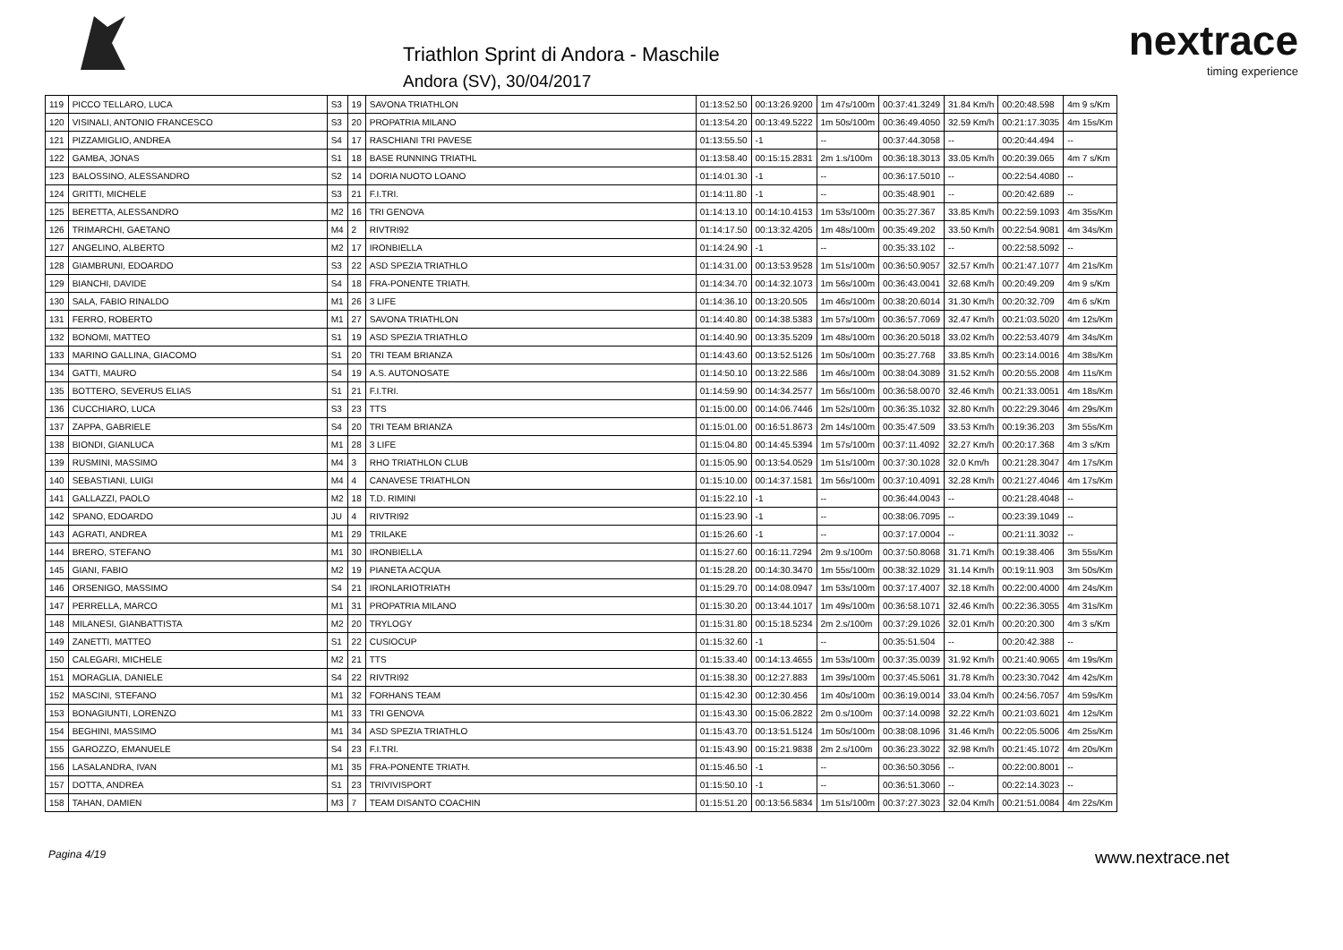Triathlon Sprint di Andora - Maschile
Andora (SV), 30/04/2017
nextrace
timing experience
| 119 | PICCO TELLARO, LUCA | S3 | 19 | SAVONA TRIATHLON | 01:13:52.50 | 00:13:26.9200 | 1m 47s/100m | 00:37:41.3249 | 31.84 Km/h | 00:20:48.598 | 4m 9 s/Km |
| 120 | VISINALI, ANTONIO FRANCESCO | S3 | 20 | PROPATRIA MILANO | 01:13:54.20 | 00:13:49.5222 | 1m 50s/100m | 00:36:49.4050 | 32.59 Km/h | 00:21:17.3035 | 4m 15s/Km |
| 121 | PIZZAMIGLIO, ANDREA | S4 | 17 | RASCHIANI TRI PAVESE | 01:13:55.50 | -1 | -- | 00:37:44.3058 | -- | 00:20:44.494 | -- |
| 122 | GAMBA, JONAS | S1 | 18 | BASE RUNNING TRIATHL | 01:13:58.40 | 00:15:15.2831 | 2m 1.s/100m | 00:36:18.3013 | 33.05 Km/h | 00:20:39.065 | 4m 7 s/Km |
| 123 | BALOSSINO, ALESSANDRO | S2 | 14 | DORIA NUOTO LOANO | 01:14:01.30 | -1 | -- | 00:36:17.5010 | -- | 00:22:54.4080 | -- |
| 124 | GRITTI, MICHELE | S3 | 21 | F.I.TRI. | 01:14:11.80 | -1 | -- | 00:35:48.901 | -- | 00:20:42.689 | -- |
| 125 | BERETTA, ALESSANDRO | M2 | 16 | TRI GENOVA | 01:14:13.10 | 00:14:10.4153 | 1m 53s/100m | 00:35:27.367 | 33.85 Km/h | 00:22:59.1093 | 4m 35s/Km |
| 126 | TRIMARCHI, GAETANO | M4 | 2 | RIVTRI92 | 01:14:17.50 | 00:13:32.4205 | 1m 48s/100m | 00:35:49.202 | 33.50 Km/h | 00:22:54.9081 | 4m 34s/Km |
| 127 | ANGELINO, ALBERTO | M2 | 17 | IRONBIELLA | 01:14:24.90 | -1 | -- | 00:35:33.102 | -- | 00:22:58.5092 | -- |
| 128 | GIAMBRUNI, EDOARDO | S3 | 22 | ASD SPEZIA TRIATHLO | 01:14:31.00 | 00:13:53.9528 | 1m 51s/100m | 00:36:50.9057 | 32.57 Km/h | 00:21:47.1077 | 4m 21s/Km |
| 129 | BIANCHI, DAVIDE | S4 | 18 | FRA-PONENTE TRIATH. | 01:14:34.70 | 00:14:32.1073 | 1m 56s/100m | 00:36:43.0041 | 32.68 Km/h | 00:20:49.209 | 4m 9 s/Km |
| 130 | SALA, FABIO RINALDO | M1 | 26 | 3 LIFE | 01:14:36.10 | 00:13:20.505 | 1m 46s/100m | 00:38:20.6014 | 31.30 Km/h | 00:20:32.709 | 4m 6 s/Km |
| 131 | FERRO, ROBERTO | M1 | 27 | SAVONA TRIATHLON | 01:14:40.80 | 00:14:38.5383 | 1m 57s/100m | 00:36:57.7069 | 32.47 Km/h | 00:21:03.5020 | 4m 12s/Km |
| 132 | BONOMI, MATTEO | S1 | 19 | ASD SPEZIA TRIATHLO | 01:14:40.90 | 00:13:35.5209 | 1m 48s/100m | 00:36:20.5018 | 33.02 Km/h | 00:22:53.4079 | 4m 34s/Km |
| 133 | MARINO GALLINA, GIACOMO | S1 | 20 | TRI TEAM BRIANZA | 01:14:43.60 | 00:13:52.5126 | 1m 50s/100m | 00:35:27.768 | 33.85 Km/h | 00:23:14.0016 | 4m 38s/Km |
| 134 | GATTI, MAURO | S4 | 19 | A.S. AUTONOSATE | 01:14:50.10 | 00:13:22.586 | 1m 46s/100m | 00:38:04.3089 | 31.52 Km/h | 00:20:55.2008 | 4m 11s/Km |
| 135 | BOTTERO, SEVERUS ELIAS | S1 | 21 | F.I.TRI. | 01:14:59.90 | 00:14:34.2577 | 1m 56s/100m | 00:36:58.0070 | 32.46 Km/h | 00:21:33.0051 | 4m 18s/Km |
| 136 | CUCCHIARO, LUCA | S3 | 23 | TTS | 01:15:00.00 | 00:14:06.7446 | 1m 52s/100m | 00:36:35.1032 | 32.80 Km/h | 00:22:29.3046 | 4m 29s/Km |
| 137 | ZAPPA, GABRIELE | S4 | 20 | TRI TEAM BRIANZA | 01:15:01.00 | 00:16:51.8673 | 2m 14s/100m | 00:35:47.509 | 33.53 Km/h | 00:19:36.203 | 3m 55s/Km |
| 138 | BIONDI, GIANLUCA | M1 | 28 | 3 LIFE | 01:15:04.80 | 00:14:45.5394 | 1m 57s/100m | 00:37:11.4092 | 32.27 Km/h | 00:20:17.368 | 4m 3 s/Km |
| 139 | RUSMINI, MASSIMO | M4 | 3 | RHO TRIATHLON CLUB | 01:15:05.90 | 00:13:54.0529 | 1m 51s/100m | 00:37:30.1028 | 32.0 Km/h | 00:21:28.3047 | 4m 17s/Km |
| 140 | SEBASTIANI, LUIGI | M4 | 4 | CANAVESE TRIATHLON | 01:15:10.00 | 00:14:37.1581 | 1m 56s/100m | 00:37:10.4091 | 32.28 Km/h | 00:21:27.4046 | 4m 17s/Km |
| 141 | GALLAZZI, PAOLO | M2 | 18 | T.D. RIMINI | 01:15:22.10 | -1 | -- | 00:36:44.0043 | -- | 00:21:28.4048 | -- |
| 142 | SPANO, EDOARDO | JU | 4 | RIVTRI92 | 01:15:23.90 | -1 | -- | 00:38:06.7095 | -- | 00:23:39.1049 | -- |
| 143 | AGRATI, ANDREA | M1 | 29 | TRILAKE | 01:15:26.60 | -1 | -- | 00:37:17.0004 | -- | 00:21:11.3032 | -- |
| 144 | BRERO, STEFANO | M1 | 30 | IRONBIELLA | 01:15:27.60 | 00:16:11.7294 | 2m 9.s/100m | 00:37:50.8068 | 31.71 Km/h | 00:19:38.406 | 3m 55s/Km |
| 145 | GIANI, FABIO | M2 | 19 | PIANETA ACQUA | 01:15:28.20 | 00:14:30.3470 | 1m 55s/100m | 00:38:32.1029 | 31.14 Km/h | 00:19:11.903 | 3m 50s/Km |
| 146 | ORSENIGO, MASSIMO | S4 | 21 | IRONLARIOTRIATH | 01:15:29.70 | 00:14:08.0947 | 1m 53s/100m | 00:37:17.4007 | 32.18 Km/h | 00:22:00.4000 | 4m 24s/Km |
| 147 | PERRELLA, MARCO | M1 | 31 | PROPATRIA MILANO | 01:15:30.20 | 00:13:44.1017 | 1m 49s/100m | 00:36:58.1071 | 32.46 Km/h | 00:22:36.3055 | 4m 31s/Km |
| 148 | MILANESI, GIANBATTISTA | M2 | 20 | TRYLOGY | 01:15:31.80 | 00:15:18.5234 | 2m 2.s/100m | 00:37:29.1026 | 32.01 Km/h | 00:20:20.300 | 4m 3 s/Km |
| 149 | ZANETTI, MATTEO | S1 | 22 | CUSIOCUP | 01:15:32.60 | -1 | -- | 00:35:51.504 | -- | 00:20:42.388 | -- |
| 150 | CALEGARI, MICHELE | M2 | 21 | TTS | 01:15:33.40 | 00:14:13.4655 | 1m 53s/100m | 00:37:35.0039 | 31.92 Km/h | 00:21:40.9065 | 4m 19s/Km |
| 151 | MORAGLIA, DANIELE | S4 | 22 | RIVTRI92 | 01:15:38.30 | 00:12:27.883 | 1m 39s/100m | 00:37:45.5061 | 31.78 Km/h | 00:23:30.7042 | 4m 42s/Km |
| 152 | MASCINI, STEFANO | M1 | 32 | FORHANS TEAM | 01:15:42.30 | 00:12:30.456 | 1m 40s/100m | 00:36:19.0014 | 33.04 Km/h | 00:24:56.7057 | 4m 59s/Km |
| 153 | BONAGIUNTI, LORENZO | M1 | 33 | TRI GENOVA | 01:15:43.30 | 00:15:06.2822 | 2m 0.s/100m | 00:37:14.0098 | 32.22 Km/h | 00:21:03.6021 | 4m 12s/Km |
| 154 | BEGHINI, MASSIMO | M1 | 34 | ASD SPEZIA TRIATHLO | 01:15:43.70 | 00:13:51.5124 | 1m 50s/100m | 00:38:08.1096 | 31.46 Km/h | 00:22:05.5006 | 4m 25s/Km |
| 155 | GAROZZO, EMANUELE | S4 | 23 | F.I.TRI. | 01:15:43.90 | 00:15:21.9838 | 2m 2.s/100m | 00:36:23.3022 | 32.98 Km/h | 00:21:45.1072 | 4m 20s/Km |
| 156 | LASALANDRA, IVAN | M1 | 35 | FRA-PONENTE TRIATH. | 01:15:46.50 | -1 | -- | 00:36:50.3056 | -- | 00:22:00.8001 | -- |
| 157 | DOTTA, ANDREA | S1 | 23 | TRIVIVISPORT | 01:15:50.10 | -1 | -- | 00:36:51.3060 | -- | 00:22:14.3023 | -- |
| 158 | TAHAN, DAMIEN | M3 | 7 | TEAM DISANTO COACHIN | 01:15:51.20 | 00:13:56.5834 | 1m 51s/100m | 00:37:27.3023 | 32.04 Km/h | 00:21:51.0084 | 4m 22s/Km |
Pagina 4/19 www.nextrace.net